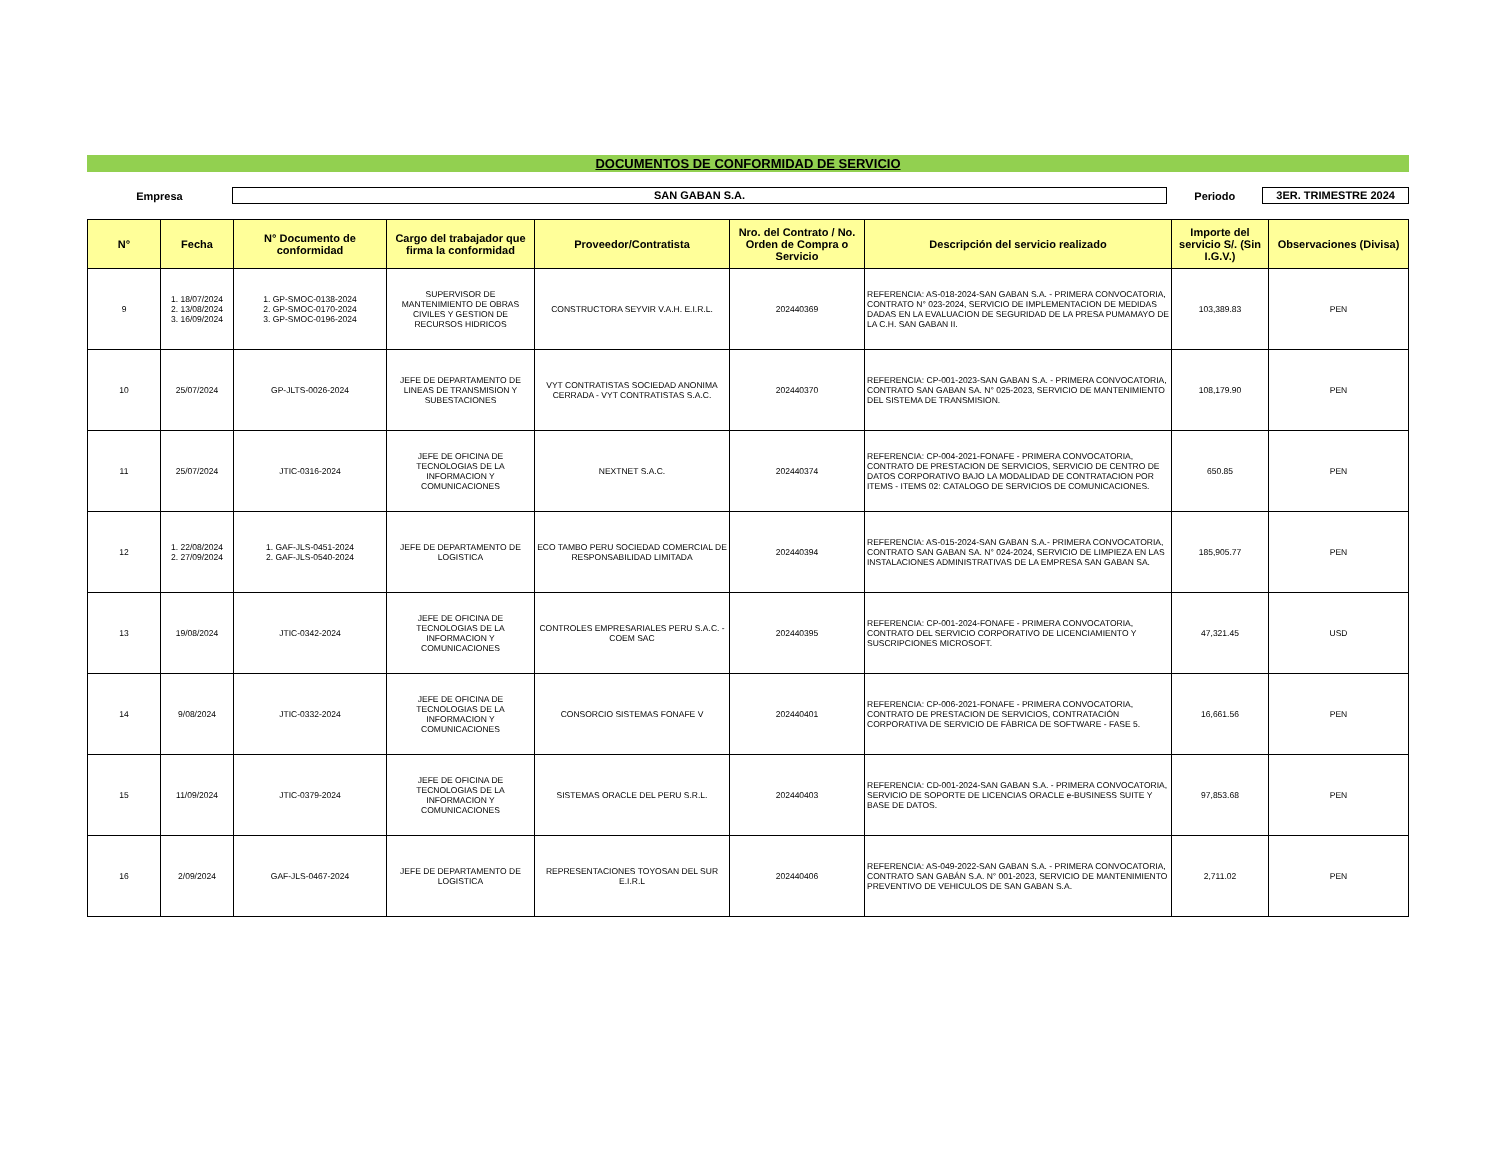DOCUMENTOS DE CONFORMIDAD DE SERVICIO
Empresa
SAN GABAN S.A.
Periodo
3ER. TRIMESTRE 2024
| N° | Fecha | N° Documento de conformidad | Cargo del trabajador que firma la conformidad | Proveedor/Contratista | Nro. del Contrato / No. Orden de Compra o Servicio | Descripción del servicio realizado | Importe del servicio S/. (Sin I.G.V.) | Observaciones (Divisa) |
| --- | --- | --- | --- | --- | --- | --- | --- | --- |
| 9 | 1. 18/07/2024 2. 13/08/2024 3. 16/09/2024 | 1. GP-SMOC-0138-2024 2. GP-SMOC-0170-2024 3. GP-SMOC-0196-2024 | SUPERVISOR DE MANTENIMIENTO DE OBRAS CIVILES Y GESTION DE RECURSOS HIDRICOS | CONSTRUCTORA SEYVIR V.A.H. E.I.R.L. | 202440369 | REFERENCIA: AS-018-2024-SAN GABAN S.A. - PRIMERA CONVOCATORIA, CONTRATO N° 023-2024, SERVICIO DE IMPLEMENTACION DE MEDIDAS DADAS EN LA EVALUACION DE SEGURIDAD DE LA PRESA PUMAMAYO DE LA C.H. SAN GABAN II. | 103,389.83 | PEN |
| 10 | 25/07/2024 | GP-JLTS-0026-2024 | JEFE DE DEPARTAMENTO DE LINEAS DE TRANSMISION Y SUBESTACIONES | VYT CONTRATISTAS SOCIEDAD ANONIMA CERRADA - VYT CONTRATISTAS S.A.C. | 202440370 | REFERENCIA: CP-001-2023-SAN GABAN S.A. - PRIMERA CONVOCATORIA, CONTRATO SAN GABAN SA. N° 025-2023, SERVICIO DE MANTENIMIENTO DEL SISTEMA DE TRANSMISION. | 108,179.90 | PEN |
| 11 | 25/07/2024 | JTIC-0316-2024 | JEFE DE OFICINA DE TECNOLOGIAS DE LA INFORMACION Y COMUNICACIONES | NEXTNET S.A.C. | 202440374 | REFERENCIA: CP-004-2021-FONAFE - PRIMERA CONVOCATORIA, CONTRATO DE PRESTACION DE SERVICIOS, SERVICIO DE CENTRO DE DATOS CORPORATIVO BAJO LA MODALIDAD DE CONTRATACION POR ITEMS - ITEMS 02: CATALOGO DE SERVICIOS DE COMUNICACIONES. | 650.85 | PEN |
| 12 | 1. 22/08/2024 2. 27/09/2024 | 1. GAF-JLS-0451-2024 2. GAF-JLS-0540-2024 | JEFE DE DEPARTAMENTO DE LOGISTICA | ECO TAMBO PERU SOCIEDAD COMERCIAL DE RESPONSABILIDAD LIMITADA | 202440394 | REFERENCIA: AS-015-2024-SAN GABAN S.A.- PRIMERA CONVOCATORIA, CONTRATO SAN GABAN SA. N° 024-2024, SERVICIO DE LIMPIEZA EN LAS INSTALACIONES ADMINISTRATIVAS DE LA EMPRESA SAN GABAN SA. | 185,905.77 | PEN |
| 13 | 19/08/2024 | JTIC-0342-2024 | JEFE DE OFICINA DE TECNOLOGIAS DE LA INFORMACION Y COMUNICACIONES | CONTROLES EMPRESARIALES PERU S.A.C. - COEM SAC | 202440395 | REFERENCIA: CP-001-2024-FONAFE - PRIMERA CONVOCATORIA, CONTRATO DEL SERVICIO CORPORATIVO DE LICENCIAMIENTO Y SUSCRIPCIONES MICROSOFT. | 47,321.45 | USD |
| 14 | 9/08/2024 | JTIC-0332-2024 | JEFE DE OFICINA DE TECNOLOGIAS DE LA INFORMACION Y COMUNICACIONES | CONSORCIO SISTEMAS FONAFE V | 202440401 | REFERENCIA: CP-006-2021-FONAFE - PRIMERA CONVOCATORIA, CONTRATO DE PRESTACION DE SERVICIOS, CONTRATACIÓN CORPORATIVA DE SERVICIO DE FÁBRICA DE SOFTWARE - FASE 5. | 16,661.56 | PEN |
| 15 | 11/09/2024 | JTIC-0379-2024 | JEFE DE OFICINA DE TECNOLOGIAS DE LA INFORMACION Y COMUNICACIONES | SISTEMAS ORACLE DEL PERU S.R.L. | 202440403 | REFERENCIA: CD-001-2024-SAN GABAN S.A. - PRIMERA CONVOCATORIA, SERVICIO DE SOPORTE DE LICENCIAS ORACLE e-BUSINESS SUITE Y BASE DE DATOS. | 97,853.68 | PEN |
| 16 | 2/09/2024 | GAF-JLS-0467-2024 | JEFE DE DEPARTAMENTO DE LOGISTICA | REPRESENTACIONES TOYOSAN DEL SUR E.I.R.L | 202440406 | REFERENCIA: AS-049-2022-SAN GABAN S.A. - PRIMERA CONVOCATORIA, CONTRATO SAN GABÁN S.A. N° 001-2023, SERVICIO DE MANTENIMIENTO PREVENTIVO DE VEHICULOS DE SAN GABAN S.A. | 2,711.02 | PEN |